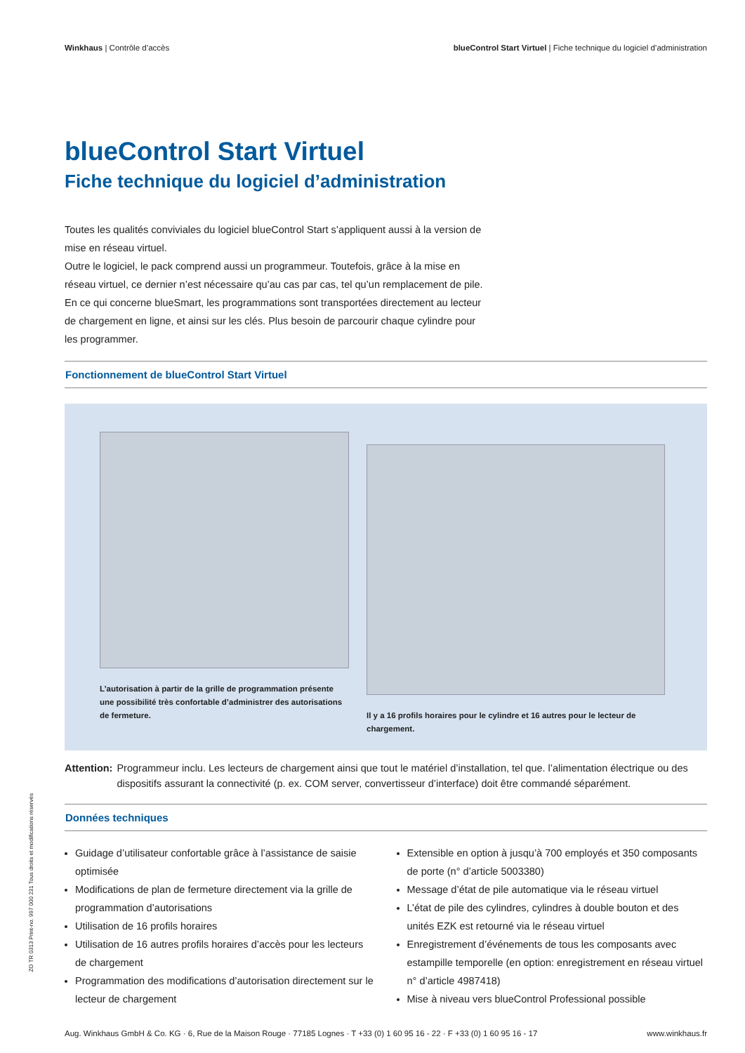Winkhaus | Contrôle d’accès blueControl Start Virtuel | Fiche technique du logiciel d’administration
blueControl Start Virtuel
Fiche technique du logiciel d’administration
Toutes les qualités conviviales du logiciel blueControl Start s’appliquent aussi à la version de mise en réseau virtuel.
Outre le logiciel, le pack comprend aussi un programmeur. Toutefois, grâce à la mise en réseau virtuel, ce dernier n’est nécessaire qu’au cas par cas, tel qu’un remplacement de pile. En ce qui concerne blueSmart, les programmations sont transportées directement au lecteur de chargement en ligne, et ainsi sur les clés. Plus besoin de parcourir chaque cylindre pour les programmer.
Fonctionnement de blueControl Start Virtuel
L’autorisation à partir de la grille de programmation présente une possibilité très confortable d’administrer des autorisations de fermeture.
Il y a 16 profils horaires pour le cylindre et 16 autres pour le lecteur de chargement.
Attention: Programmeur inclu. Les lecteurs de chargement ainsi que tout le matériel d’installation, tel que. l’alimentation électrique ou des dispositifs assurant la connectivité (p. ex. COM server, convertisseur d’interface) doit être commandé séparément.
Données techniques
Guidage d’utilisateur confortable grâce à l’assistance de saisie optimisée
Modifications de plan de fermeture directement via la grille de programmation d’autorisations
Utilisation de 16 profils horaires
Utilisation de 16 autres profils horaires d’accès pour les lecteurs de chargement
Programmation des modifications d’autorisation directement sur le lecteur de chargement
Extensible en option à jusqu’à 700 employés et 350 composants de porte (n° d’article 5003380)
Message d’état de pile automatique via le réseau virtuel
L’état de pile des cylindres, cylindres à double bouton et des unités EZK est retourné via le réseau virtuel
Enregistrement d’événements de tous les composants avec estampille temporelle (en option: enregistrement en réseau virtuel n° d’article 4987418)
Mise à niveau vers blueControl Professional possible
ZO TR 0313 Print-no. 997 000 231 Tous droits et modifications réservés
Aug. Winkhaus GmbH & Co. KG · 6, Rue de la Maison Rouge · 77185 Lognes · T +33 (0) 1 60 95 16 - 22 · F +33 (0) 1 60 95 16 - 17
www.winkhaus.fr